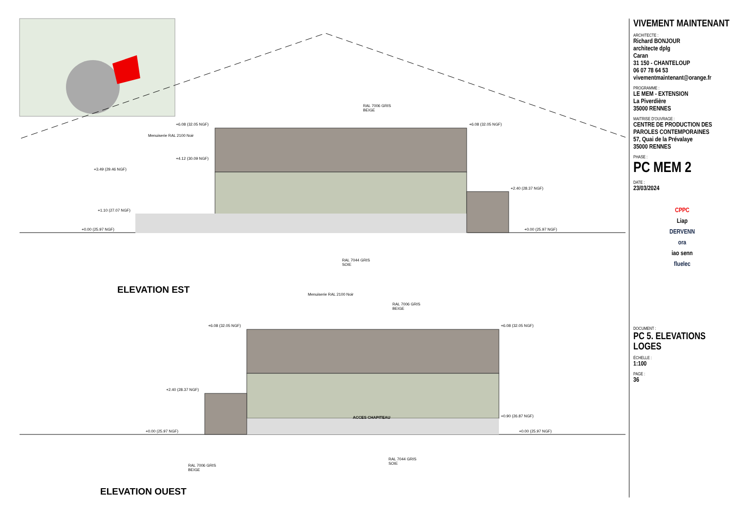Menuiserie RAL 2100 Noir
RAL 7006 GRIS
BEIGE
+6.08 (32.05 NGF) +6.08 (32.05 NGF)
+4.12 (30.09 NGF)
+3.49 (29.46 NGF)
+2.40 (28.37 NGF)
+1.10 (27.07 NGF)
+0.00 (25.97 NGF) +0.00 (25.97 NGF)
RAL 7044 GRIS
SOIE
ELEVATION EST Menuiserie RAL 2100 Noir
RAL 7006 GRIS
BEIGE
+6.08 (32.05 NGF) +6.08 (32.05 NGF)
+2.40 (28.37 NGF)
+0.90 (26.87 NGF)
+0.00 (25.97 NGF) +0.00 (25.97 NGF)
ACCES CHAPITEAU
RAL 7006 GRIS
BEIGE
RAL 7044 GRIS
SOIE
ELEVATION OUEST
VIVEMENT MAINTENANT
ARCHITECTE :
Richard BONJOUR
architecte dplg
Caran
31 150 - CHANTELOUP
06 07 78 64 53
vivementmaintenant@orange.fr
PROGRAMME :
LE MEM - EXTENSION
La Piverdière
35000 RENNES
MAITRISE D'OUVRAGE :
CENTRE DE PRODUCTION DES PAROLES CONTEMPORAINES
57, Quai de la Prévalaye
35000 RENNES
PHASE :
PC MEM 2
DATE :
23/03/2024
CPPC
Liap
DERVENN
ora
iao senn
fluelec
DOCUMENT :
PC 5. ELEVATIONS LOGES
ÉCHELLE :
1:100
PAGE :
36